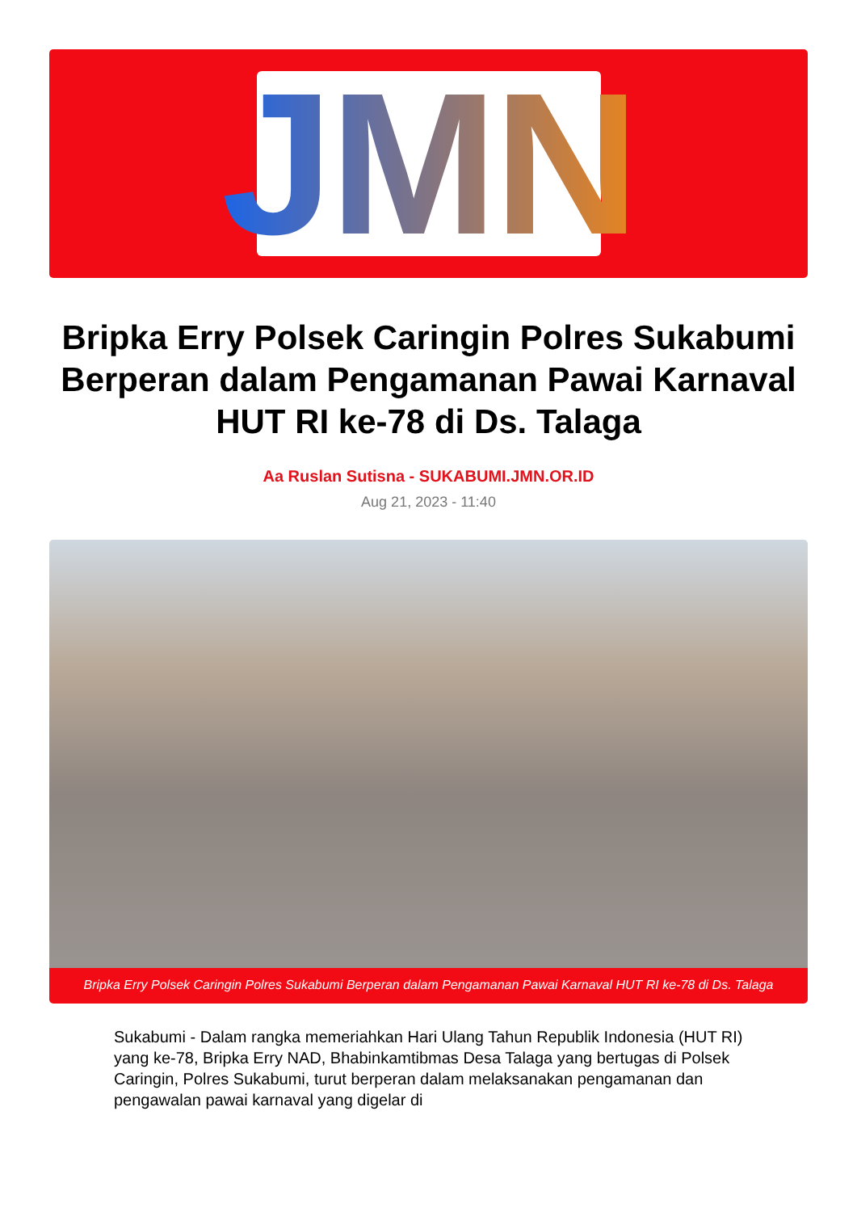JMN
Bripka Erry Polsek Caringin Polres Sukabumi Berperan dalam Pengamanan Pawai Karnaval HUT RI ke-78 di Ds. Talaga
Aa Ruslan Sutisna - SUKABUMI.JMN.OR.ID
Aug 21, 2023 - 11:40
Bripka Erry Polsek Caringin Polres Sukabumi Berperan dalam Pengamanan Pawai Karnaval HUT RI ke-78 di Ds. Talaga
Sukabumi - Dalam rangka memeriahkan Hari Ulang Tahun Republik Indonesia (HUT RI) yang ke-78, Bripka Erry NAD, Bhabinkamtibmas Desa Talaga yang bertugas di Polsek Caringin, Polres Sukabumi, turut berperan dalam melaksanakan pengamanan dan pengawalan pawai karnaval yang digelar di